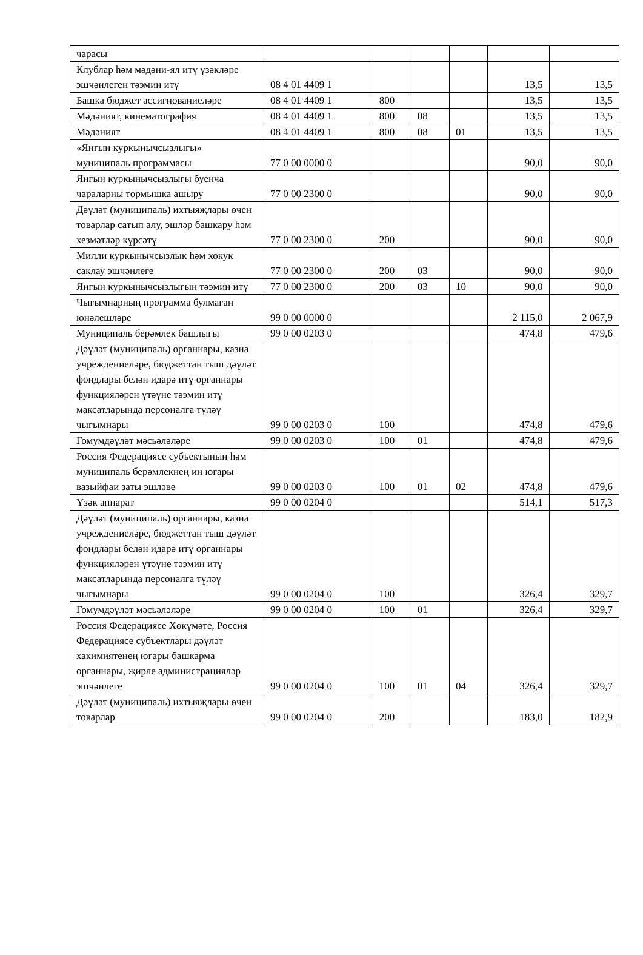| чарасы | | | | | | |
| Клублар һәм мәдәни-ял итү үзәкләре эшчәнлеген тәэмин итү | 08 4 01 4409 1 | | | | 13,5 | 13,5 |
| Башка бюджет ассигнованиеләре | 08 4 01 4409 1 | 800 | | | 13,5 | 13,5 |
| Мәдәният, кинематография | 08 4 01 4409 1 | 800 | 08 | | 13,5 | 13,5 |
| Мәдәният | 08 4 01 4409 1 | 800 | 08 | 01 | 13,5 | 13,5 |
| «Янгын куркынычсызлыгы» муниципаль программасы | 77 0 00 0000 0 | | | | 90,0 | 90,0 |
| Янгын куркынычсызлыгы буенча чараларны тормышка ашыру | 77 0 00 2300 0 | | | | 90,0 | 90,0 |
| Дәүләт (муниципаль) ихтыяҗлары өчен товарлар сатып алу, эшләр башкару һәм хезмәтләр күрсәтү | 77 0 00 2300 0 | 200 | | | 90,0 | 90,0 |
| Милли куркынычсызлык һәм хокук саклау эшчәнлеге | 77 0 00 2300 0 | 200 | 03 | | 90,0 | 90,0 |
| Янгын куркынычсызлыгын тәэмин итү | 77 0 00 2300 0 | 200 | 03 | 10 | 90,0 | 90,0 |
| Чыгымнарның программа булмаган юнәлешләре | 99 0 00 0000 0 | | | | 2 115,0 | 2 067,9 |
| Муниципаль берәмлек башлыгы | 99 0 00 0203 0 | | | | 474,8 | 479,6 |
| Дәүләт (муниципаль) органнары, казна учреждениеләре, бюджеттан тыш дәүләт фондлары белән идарә итү органнары функцияләрен үтәүне тәэмин итү максатларында персоналга түләү чыгымнары | 99 0 00 0203 0 | 100 | | | 474,8 | 479,6 |
| Гомумдәүләт мәсьәләләре | 99 0 00 0203 0 | 100 | 01 | | 474,8 | 479,6 |
| Россия Федерациясе субъектының һәм муниципаль берәмлекнең иң югары вазыйфаи заты эшләве | 99 0 00 0203 0 | 100 | 01 | 02 | 474,8 | 479,6 |
| Үзәк аппарат | 99 0 00 0204 0 | | | | 514,1 | 517,3 |
| Дәүләт (муниципаль) органнары, казна учреждениеләре, бюджеттан тыш дәүләт фондлары белән идарә итү органнары функцияләрен үтәүне тәэмин итү максатларында персоналга түләү чыгымнары | 99 0 00 0204 0 | 100 | | | 326,4 | 329,7 |
| Гомумдәүләт мәсьәләләре | 99 0 00 0204 0 | 100 | 01 | | 326,4 | 329,7 |
| Россия Федерациясе Хөкүмәте, Россия Федерациясе субъектлары дәүләт хакимиятенең югары башкарма органнары, җирле администрацияләр эшчәнлеге | 99 0 00 0204 0 | 100 | 01 | 04 | 326,4 | 329,7 |
| Дәүләт (муниципаль) ихтыяҗлары өчен товарлар | 99 0 00 0204 0 | 200 | | | 183,0 | 182,9 |